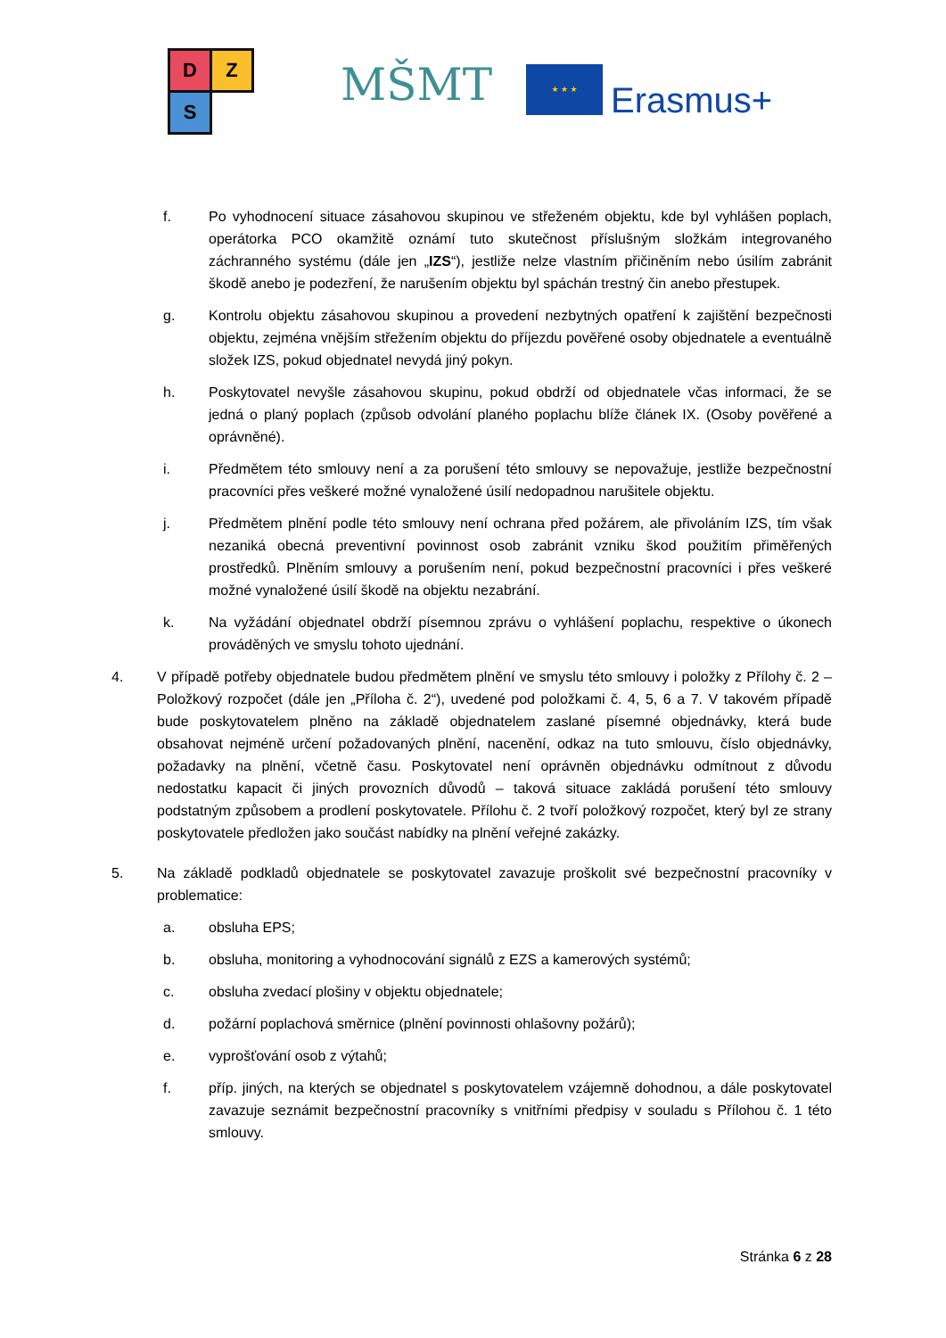D Z
S
MŠMT ★ ★ ★
Erasmus+
f. Po vyhodnocení situace zásahovou skupinou ve střeženém objektu, kde byl vyhlášen poplach, operátorka PCO okamžitě oznámí tuto skutečnost příslušným složkám integrovaného záchranného systému (dále jen „IZS“), jestliže nelze vlastním přičiněním nebo úsilím zabránit škodě anebo je podezření, že narušením objektu byl spáchán trestný čin anebo přestupek.
g. Kontrolu objektu zásahovou skupinou a provedení nezbytných opatření k zajištění bezpečnosti objektu, zejména vnějším střežením objektu do příjezdu pověřené osoby objednatele a eventuálně složek IZS, pokud objednatel nevydá jiný pokyn.
h. Poskytovatel nevyšle zásahovou skupinu, pokud obdrží od objednatele včas informaci, že se jedná o planý poplach (způsob odvolání planého poplachu blíže článek IX. (Osoby pověřené a oprávněné).
i. Předmětem této smlouvy není a za porušení této smlouvy se nepovažuje, jestliže bezpečnostní pracovníci přes veškeré možné vynaložené úsilí nedopadnou narušitele objektu.
j. Předmětem plnění podle této smlouvy není ochrana před požárem, ale přivoláním IZS, tím však nezaniká obecná preventivní povinnost osob zabránit vzniku škod použitím přiměřených prostředků. Plněním smlouvy a porušením není, pokud bezpečnostní pracovníci i přes veškeré možné vynaložené úsilí škodě na objektu nezabrání.
k. Na vyžádání objednatel obdrží písemnou zprávu o vyhlášení poplachu, respektive o úkonech prováděných ve smyslu tohoto ujednání.
4. V případě potřeby objednatele budou předmětem plnění ve smyslu této smlouvy i položky z Přílohy č. 2 – Položkový rozpočet (dále jen „Příloha č. 2“), uvedené pod položkami č. 4, 5, 6 a 7. V takovém případě bude poskytovatelem plněno na základě objednatelem zaslané písemné objednávky, která bude obsahovat nejméně určení požadovaných plnění, nacenění, odkaz na tuto smlouvu, číslo objednávky, požadavky na plnění, včetně času. Poskytovatel není oprávněn objednávku odmítnout z důvodu nedostatku kapacit či jiných provozních důvodů – taková situace zakládá porušení této smlouvy podstatným způsobem a prodlení poskytovatele. Přílohu č. 2 tvoří položkový rozpočet, který byl ze strany poskytovatele předložen jako součást nabídky na plnění veřejné zakázky.
5. Na základě podkladů objednatele se poskytovatel zavazuje proškolit své bezpečnostní pracovníky v problematice:
a. obsluha EPS;
b. obsluha, monitoring a vyhodnocování signálů z EZS a kamerových systémů;
c. obsluha zvedací plošiny v objektu objednatele;
d. požární poplachová směrnice (plnění povinnosti ohlašovny požárů);
e. vyprošťování osob z výtahů;
f. příp. jiných, na kterých se objednatel s poskytovatelem vzájemně dohodnou, a dále poskytovatel zavazuje seznámit bezpečnostní pracovníky s vnitřními předpisy v souladu s Přílohou č. 1 této smlouvy.
Stránka 6 z 28